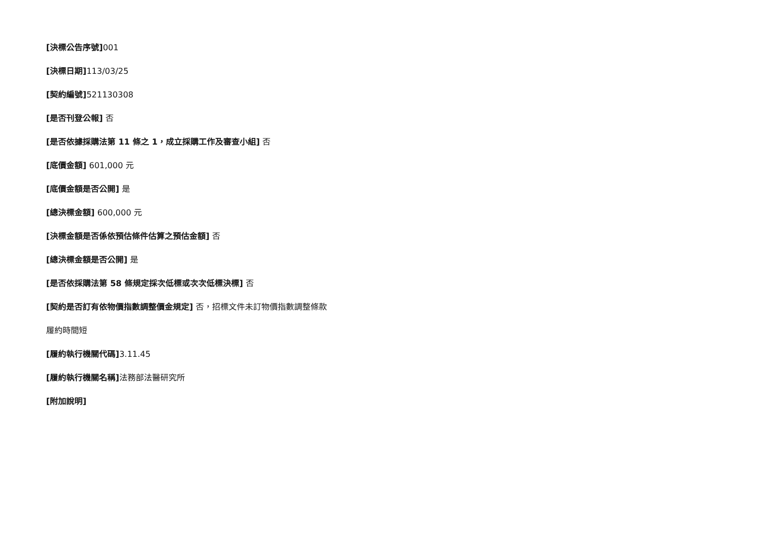[決標公告序號] 001
[決標日期] 113/03/25
[契約編號] 521130308
[是否刊登公報] 否
[是否依據採購法第 11 條之 1，成立採購工作及審查小組] 否
[底價金額] 601,000 元
[底價金額是否公開] 是
[總決標金額] 600,000 元
[決標金額是否係依預估條件估算之預估金額] 否
[總決標金額是否公開] 是
[是否依採購法第 58 條規定採次低標或次次低標決標] 否
[契約是否訂有依物價指數調整價金規定] 否，招標文件未訂物價指數調整條款
履約時間短
[履約執行機關代碼] 3.11.45
[履約執行機關名稱] 法務部法醫研究所
[附加說明]